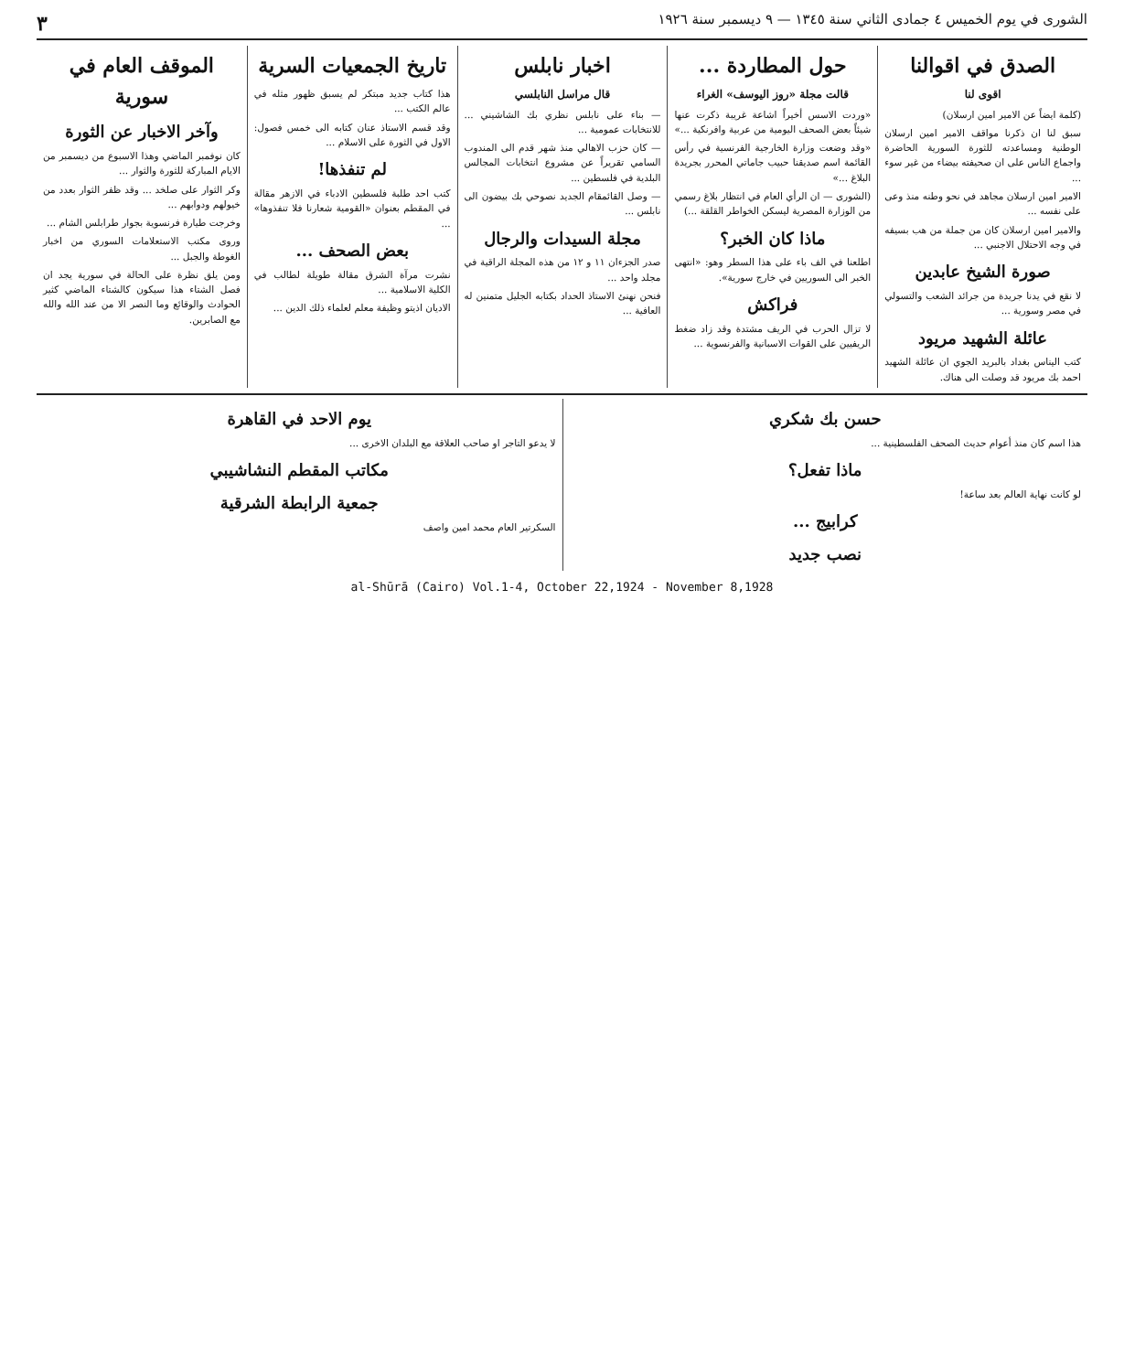الشورى في يوم الخميس ٤ جمادى الثاني سنة ١٣٤٥ — ٩ ديسمبر سنة ١٩٢٦ ٣
الصدق في اقوالنا
اقوى لنا
(كلمة ايضاً عن الامير امين ارسلان)
سبق لنا ان ذكرنا مواقف الامير امين ارسلان الوطنية ومساعدته للثورة السورية الحاضرة واجماع الناس على ان صحيفته بيضاء من غير سوء ...
الامير امين ارسلان مجاهد في نحو وطنه منذ وعى على نفسه ...
والامير امين ارسلان كان من جملة من هب بسيفه في وجه الاحتلال الاجنبي ...
صورة الشيخ عابدين
لا نقع في يدنا جريدة من جرائد الشعب والتسولي في مصر وسورية ...
عائلة الشهيد مريود
كتب اليناس بغداد بالبريد الجوي ان عائلة الشهيد احمد بك مريود قد وصلت الى هناك.
حول المطاردة ...
قالت مجلة «روز اليوسف» الغراء
«وردت الاسس أخيراً اشاعة غريبة ذكرت عنها شيئاً بعض الصحف اليومية من عربية وافرنكية ...»
«وقد وضعت وزارة الخارجية الفرنسية في رأس القائمة اسم صديقنا حبيب جاماتي المحرر بجريدة البلاغ ...»
(الشورى — ان الرأي العام في انتظار بلاغ رسمي من الوزارة المصرية ليسكن الخواطر القلقة ...)
ماذا كان الخبر؟
اطلعنا في الف باء على هذا السطر وهو: «انتهى الخبر الى السوريين في خارج سورية».
فراكش
لا تزال الحرب في الريف مشتدة وقد زاد ضغط الريفيين على القوات الاسبانية والفرنسوية ...
اخبار نابلس
قال مراسل النابلسي
— بناء على نابلس نظري بك الشاشيني ... للانتخابات عمومية ...
— كان حزب الاهالي منذ شهر قدم الى المندوب السامي تقريراً عن مشروع انتخابات المجالس البلدية في فلسطين ...
— وصل القائمقام الجديد نصوحي بك بيضون الى نابلس ...
مجلة السيدات والرجال
صدر الجزءان ١١ و ١٢ من هذه المجلة الراقية في مجلد واحد ...
فنحن نهنئ الاستاذ الحداد بكتابه الجليل متمنين له العافية ...
تاريخ الجمعيات السرية
هذا كتاب جديد مبتكر لم يسبق ظهور مثله في عالم الكتب ...
وقد قسم الاستاذ عنان كتابه الى خمس فصول: الاول في الثورة على الاسلام ...
لم تنفذها!
كتب احد طلبة فلسطين الادباء في الازهر مقالة في المقطم بعنوان «القومية شعارنا فلا تنفذوها» ...
بعض الصحف ...
نشرت مرآة الشرق مقالة طويلة لطالب في الكلية الاسلامية ...
الاديان اذيتو وظيفة معلم لعلماء ذلك الدين ...
الموقف العام في سورية
وآخر الاخبار عن الثورة
كان نوفمبر الماضي وهذا الاسبوع من ديسمبر من الايام المباركة للثورة والثوار ...
وكر الثوار على صلخد ... وقد ظفر الثوار بعدد من خيولهم ودوابهم ...
وخرجت طيارة فرنسوية بجوار طرابلس الشام ...
وروى مكتب الاستعلامات السوري من اخبار الغوطة والجبل ...
ومن يلق نظرة على الحالة في سورية يجد ان فصل الشتاء هذا سيكون كالشتاء الماضي كثير الحوادث والوقائع وما النصر الا من عند الله والله مع الصابرين.
حسن بك شكري
هذا اسم كان منذ أعوام حديث الصحف الفلسطينية ...
ماذا تفعل؟
لو كانت نهاية العالم بعد ساعة!
كرابيج ...
نصب جديد
يوم الاحد في القاهرة
لا يدعو التاجر او صاحب العلاقة مع البلدان الاخرى ...
مكاتب المقطم النشاشيبي
جمعية الرابطة الشرقية
السكرتير العام محمد امين واصف
al-Shūrā (Cairo) Vol.1-4, October 22,1924 - November 8,1928